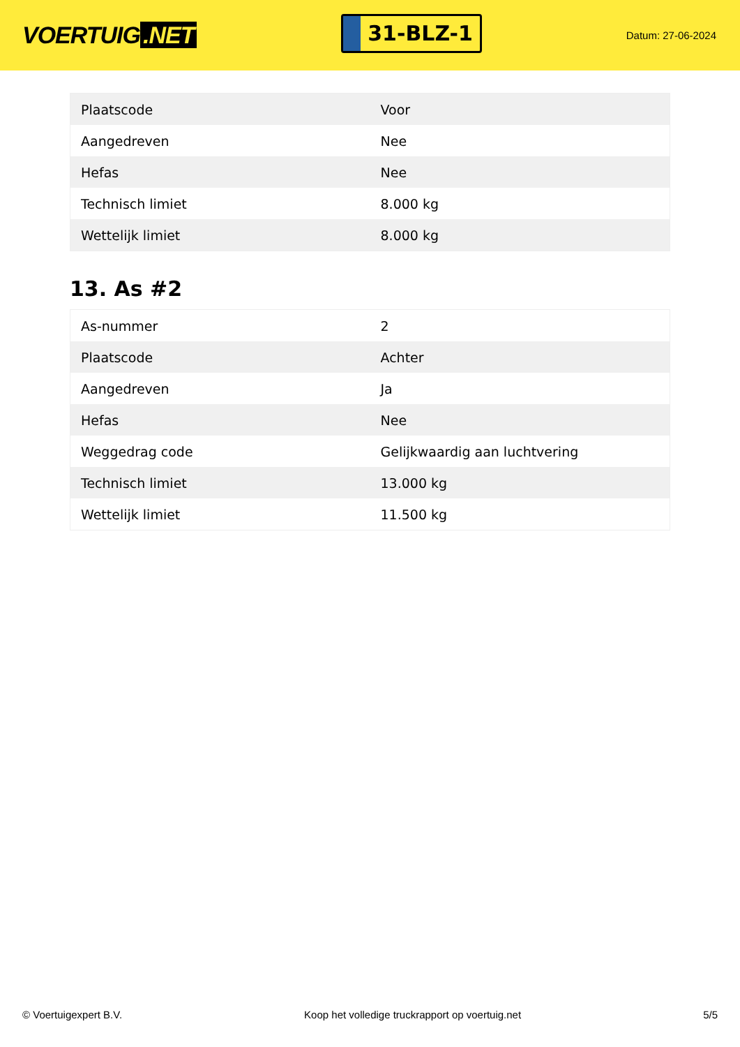VOERTUIG.NET
31-BLZ-1
Datum: 27-06-2024
| Plaatscode | Voor |
| Aangedreven | Nee |
| Hefas | Nee |
| Technisch limiet | 8.000 kg |
| Wettelijk limiet | 8.000 kg |
13. As #2
| As-nummer | 2 |
| Plaatscode | Achter |
| Aangedreven | Ja |
| Hefas | Nee |
| Weggedrag code | Gelijkwaardig aan luchtvering |
| Technisch limiet | 13.000 kg |
| Wettelijk limiet | 11.500 kg |
© Voertuigexpert B.V. Koop het volledige truckrapport op voertuig.net 5/5